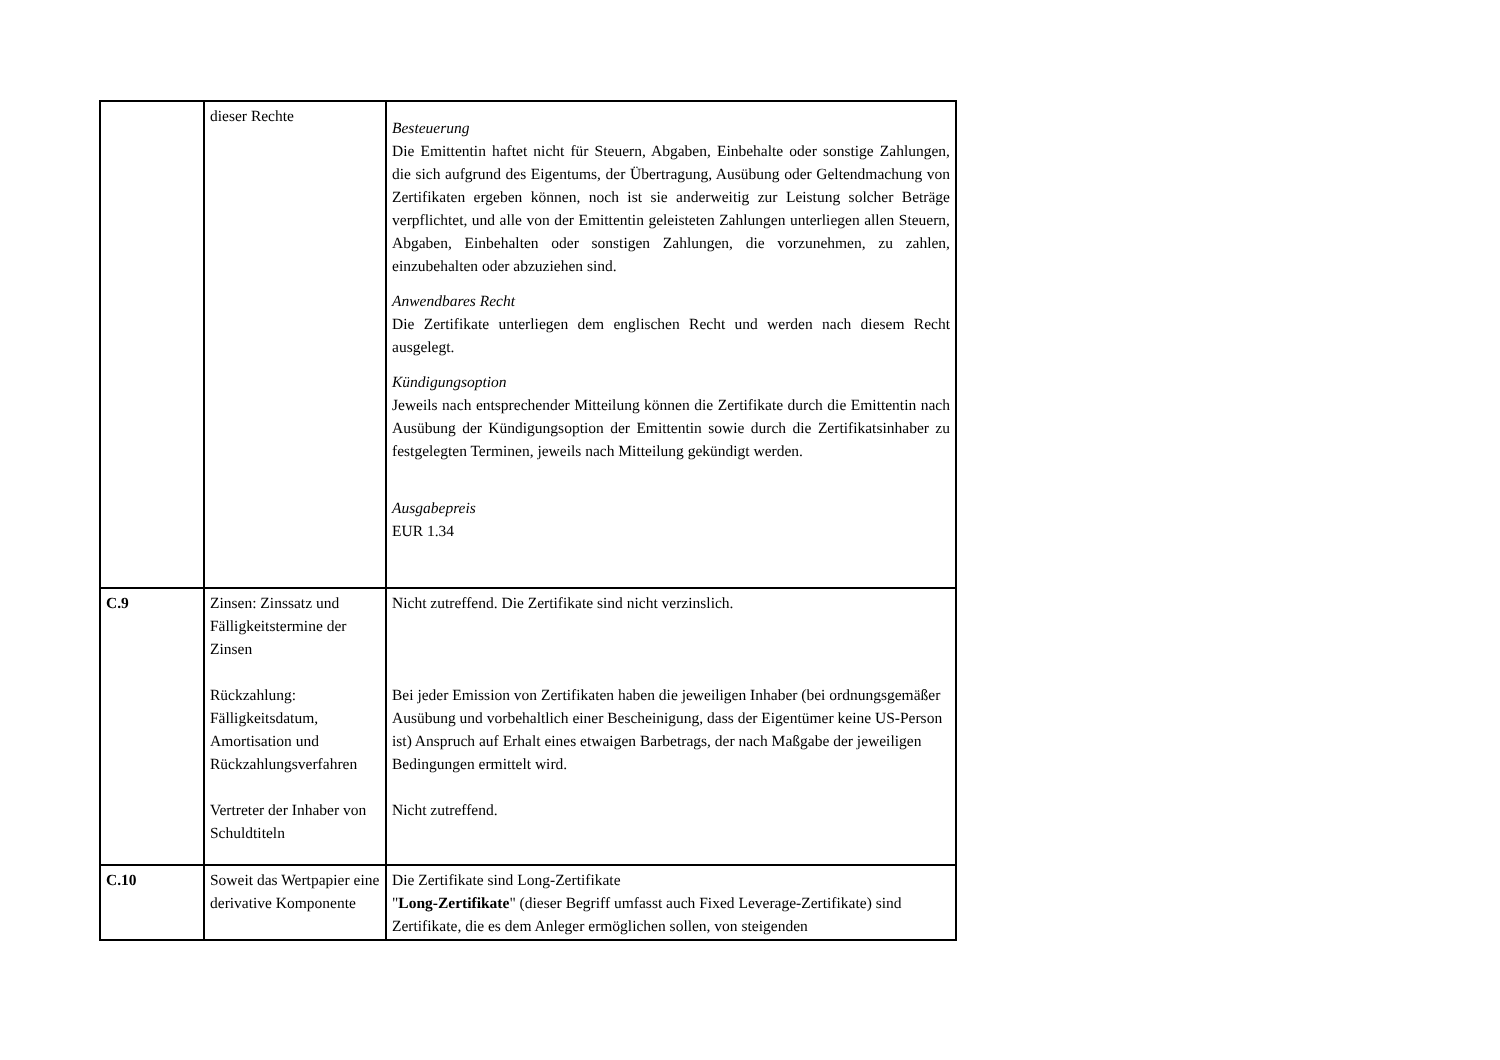| | dieser Rechte | Besteuerung Die Emittentin haftet nicht für Steuern, Abgaben, Einbehalte oder sonstige Zahlungen, die sich aufgrund des Eigentums, der Übertragung, Ausübung oder Geltendmachung von Zertifikaten ergeben können, noch ist sie anderweitig zur Leistung solcher Beträge verpflichtet, und alle von der Emittentin geleisteten Zahlungen unterliegen allen Steuern, Abgaben, Einbehalten oder sonstigen Zahlungen, die vorzunehmen, zu zahlen, einzubehalten oder abzuziehen sind. Anwendbares Recht Die Zertifikate unterliegen dem englischen Recht und werden nach diesem Recht ausgelegt. Kündigungsoption Jeweils nach entsprechender Mitteilung können die Zertifikate durch die Emittentin nach Ausübung der Kündigungsoption der Emittentin sowie durch die Zertifikatsinhaber zu festgelegten Terminen, jeweils nach Mitteilung gekündigt werden. Ausgabepreis EUR 1.34 |
| C.9 | Zinsen: Zinssatz und Fälligkeitstermine der Zinsen Rückzahlung: Fälligkeitsdatum, Amortisation und Rückzahlungsverfahren Vertreter der Inhaber von Schuldtiteln | Nicht zutreffend. Die Zertifikate sind nicht verzinslich. Bei jeder Emission von Zertifikaten haben die jeweiligen Inhaber (bei ordnungsgemäßer Ausübung und vorbehaltlich einer Bescheinigung, dass der Eigentümer keine US-Person ist) Anspruch auf Erhalt eines etwaigen Barbetrags, der nach Maßgabe der jeweiligen Bedingungen ermittelt wird. Nicht zutreffend. |
| C.10 | Soweit das Wertpapier eine derivative Komponente | Die Zertifikate sind Long-Zertifikate " Long-Zertifikate " (dieser Begriff umfasst auch Fixed Leverage-Zertifikate) sind Zertifikate, die es dem Anleger ermöglichen sollen, von steigenden |